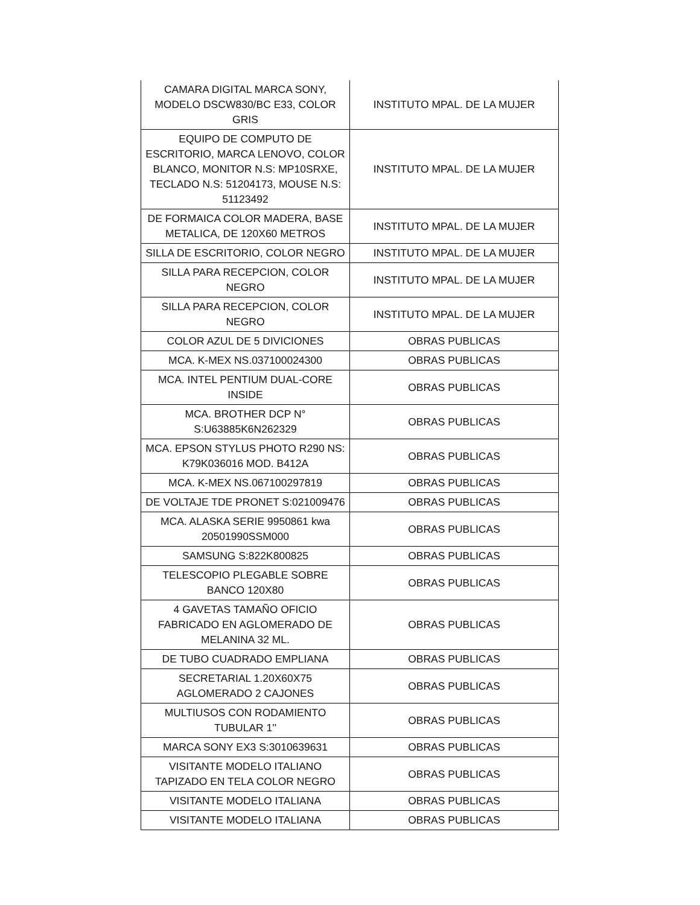| CAMARA DIGITAL MARCA SONY, MODELO DSCW830/BC E33, COLOR GRIS | INSTITUTO MPAL. DE LA MUJER |
| EQUIPO DE COMPUTO DE ESCRITORIO, MARCA LENOVO, COLOR BLANCO, MONITOR N.S: MP10SRXE, TECLADO N.S: 51204173, MOUSE N.S: 51123492 | INSTITUTO MPAL. DE LA MUJER |
| DE FORMAICA COLOR MADERA, BASE METALICA, DE 120X60 METROS | INSTITUTO MPAL. DE LA MUJER |
| SILLA DE ESCRITORIO, COLOR NEGRO | INSTITUTO MPAL. DE LA MUJER |
| SILLA PARA RECEPCION, COLOR NEGRO | INSTITUTO MPAL. DE LA MUJER |
| SILLA PARA RECEPCION, COLOR NEGRO | INSTITUTO MPAL. DE LA MUJER |
| COLOR AZUL DE 5 DIVICIONES | OBRAS PUBLICAS |
| MCA. K-MEX NS.037100024300 | OBRAS PUBLICAS |
| MCA. INTEL PENTIUM DUAL-CORE INSIDE | OBRAS PUBLICAS |
| MCA. BROTHER DCP N° S:U63885K6N262329 | OBRAS PUBLICAS |
| MCA. EPSON STYLUS PHOTO R290 NS: K79K036016 MOD. B412A | OBRAS PUBLICAS |
| MCA. K-MEX NS.067100297819 | OBRAS PUBLICAS |
| DE VOLTAJE TDE PRONET S:021009476 | OBRAS PUBLICAS |
| MCA. ALASKA SERIE 9950861 kwa 20501990SSM000 | OBRAS PUBLICAS |
| SAMSUNG S:822K800825 | OBRAS PUBLICAS |
| TELESCOPIO PLEGABLE SOBRE BANCO 120X80 | OBRAS PUBLICAS |
| 4 GAVETAS TAMAÑO OFICIO FABRICADO EN AGLOMERADO DE MELANINA 32 ML. | OBRAS PUBLICAS |
| DE TUBO CUADRADO EMPLIANA | OBRAS PUBLICAS |
| SECRETARIAL 1.20X60X75 AGLOMERADO 2 CAJONES | OBRAS PUBLICAS |
| MULTIUSOS CON RODAMIENTO TUBULAR 1'' | OBRAS PUBLICAS |
| MARCA SONY EX3 S:3010639631 | OBRAS PUBLICAS |
| VISITANTE MODELO ITALIANO TAPIZADO EN TELA COLOR NEGRO | OBRAS PUBLICAS |
| VISITANTE MODELO ITALIANA | OBRAS PUBLICAS |
| VISITANTE MODELO ITALIANA | OBRAS PUBLICAS |